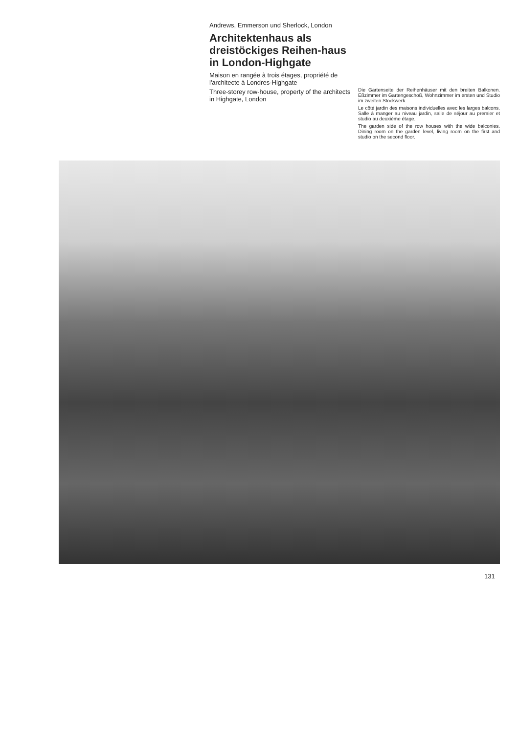Andrews, Emmerson und Sherlock, London
Architektenhaus als dreistöckiges Reihen-haus in London-Highgate
Maison en rangée à trois étages, propriété de l'architecte à Londres-Highgate
Three-storey row-house, property of the architects in Highgate, London
Die Gartenseite der Reihenhäuser mit den breiten Balkonen. Eßzimmer im Gartengeschoß, Wohnzimmer im ersten und Studio im zweiten Stockwerk.
Le côté jardin des maisons individuelles avec les larges balcons. Salle à manger au niveau jardin, salle de séjour au premier et studio au deuxième étage.
The garden side of the row houses with the wide balconies. Dining room on the garden level, living room on the first and studio on the second floor.
131